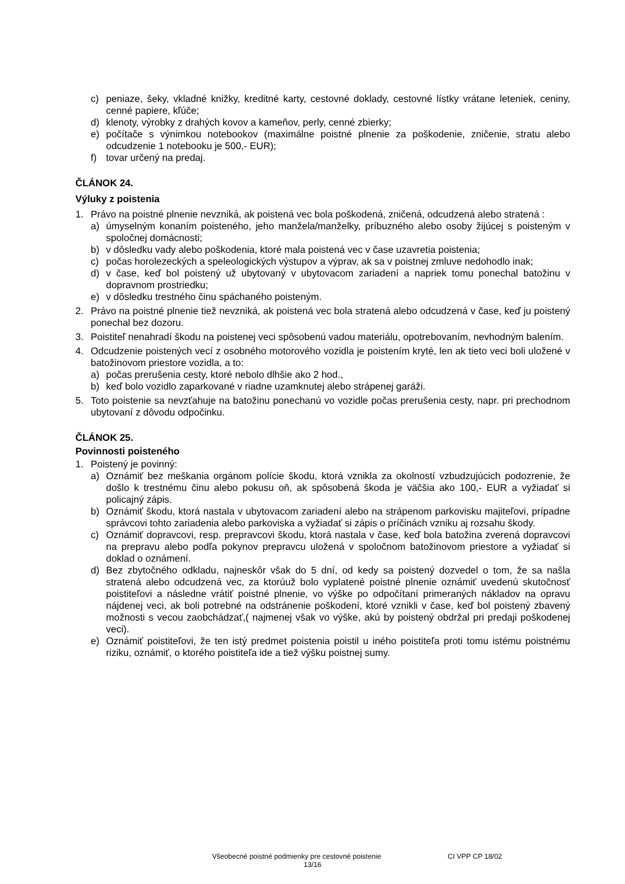c) peniaze, šeky, vkladné knižky, kreditné karty, cestovné doklady, cestovné lístky vrátane leteniek, ceniny, cenné papiere, kľúče;
d) klenoty, výrobky z drahých kovov a kameňov, perly, cenné zbierky;
e) počítače s výnimkou notebookov (maximálne poistné plnenie za poškodenie, zničenie, stratu alebo odcudzenie 1 notebooku je 500,- EUR);
f) tovar určený na predaj.
ČLÁNOK 24.
Výluky z poistenia
1. Právo na poistné plnenie nevzniká, ak poistená vec bola poškodená, zničená, odcudzená alebo stratená :
a) úmyselným konaním poisteného, jeho manžela/manželky, príbuzného alebo osoby žijúcej s poisteným v spoločnej domácnosti;
b) v dôsledku vady alebo poškodenia, ktoré mala poistená vec v čase uzavretia poistenia;
c) počas horolezeckých a speleologických výstupov a výprav, ak sa v poistnej zmluve nedohodlo inak;
d) v čase, keď bol poistený už ubytovaný v ubytovacom zariadení a napriek tomu ponechal batožinu v dopravnom prostriedku;
e) v dôsledku trestného činu spáchaného poisteným.
2. Právo na poistné plnenie tiež nevzniká, ak poistená vec bola stratená alebo odcudzená v čase, keď ju poistený ponechal bez dozoru.
3. Poistiteľ nenahradí škodu na poistenej veci spôsobenú vadou materiálu, opotrebovaním, nevhodným balením.
4. Odcudzenie poistených vecí z osobného motorového vozidla je poistením kryté, len ak tieto veci boli uložené v batožinovom priestore vozidla, a to:
a) počas prerušenia cesty, ktoré nebolo dlhšie ako 2 hod.,
b) keď bolo vozidlo zaparkované v riadne uzamknutej alebo strápenej garáži.
5. Toto poistenie sa nevzťahuje na batožinu ponechanú vo vozidle počas prerušenia cesty, napr. pri prechodnom ubytovaní z dôvodu odpočinku.
ČLÁNOK 25.
Povinnosti poisteného
1. Poistený je povinný:
a) Oznámiť bez meškania orgánom polície škodu, ktorá vznikla za okolností vzbudzujúcich podozrenie, že došlo k trestnému činu alebo pokusu oň, ak spôsobená škoda je väčšia ako 100,- EUR a vyžiadať si policajný zápis.
b) Oznámiť škodu, ktorá nastala v ubytovacom zariadení alebo na strápenom parkovisku majiteľovi, prípadne správcovi tohto zariadenia alebo parkoviska a vyžiadať si zápis o príčinách vzniku aj rozsahu škody.
c) Oznámiť dopravcovi, resp. prepravcovi škodu, ktorá nastala v čase, keď bola batožina zverená dopravcovi na prepravu alebo podľa pokynov prepravcu uložená v spoločnom batožinovom priestore a vyžiadať si doklad o oznámení.
d) Bez zbytočného odkladu, najneskôr však do 5 dní, od kedy sa poistený dozvedel o tom, že sa našla stratená alebo odcudzená vec, za ktorúuž bolo vyplatené poistné plnenie oznámiť uvedenú skutočnosť poistiteľovi a následne vrátiť poistné plnenie, vo výške po odpočítaní primeraných nákladov na opravu nájdenej veci, ak boli potrebné na odstránenie poškodení, ktoré vznikli v čase, keď bol poistený zbavený možnosti s vecou zaobchádzať,( najmenej však vo výške, akú by poistený obdržal pri predaji poškodenej veci).
e) Oznámiť poistiteľovi, že ten istý predmet poistenia poistil u iného poistiteľa proti tomu istému poistnému riziku, oznámiť, o ktorého poistiteľa ide a tiež výšku poistnej sumy.
Všeobecné poistné podmienky pre cestovné poistenie CI VPP CP 18/02
13/16